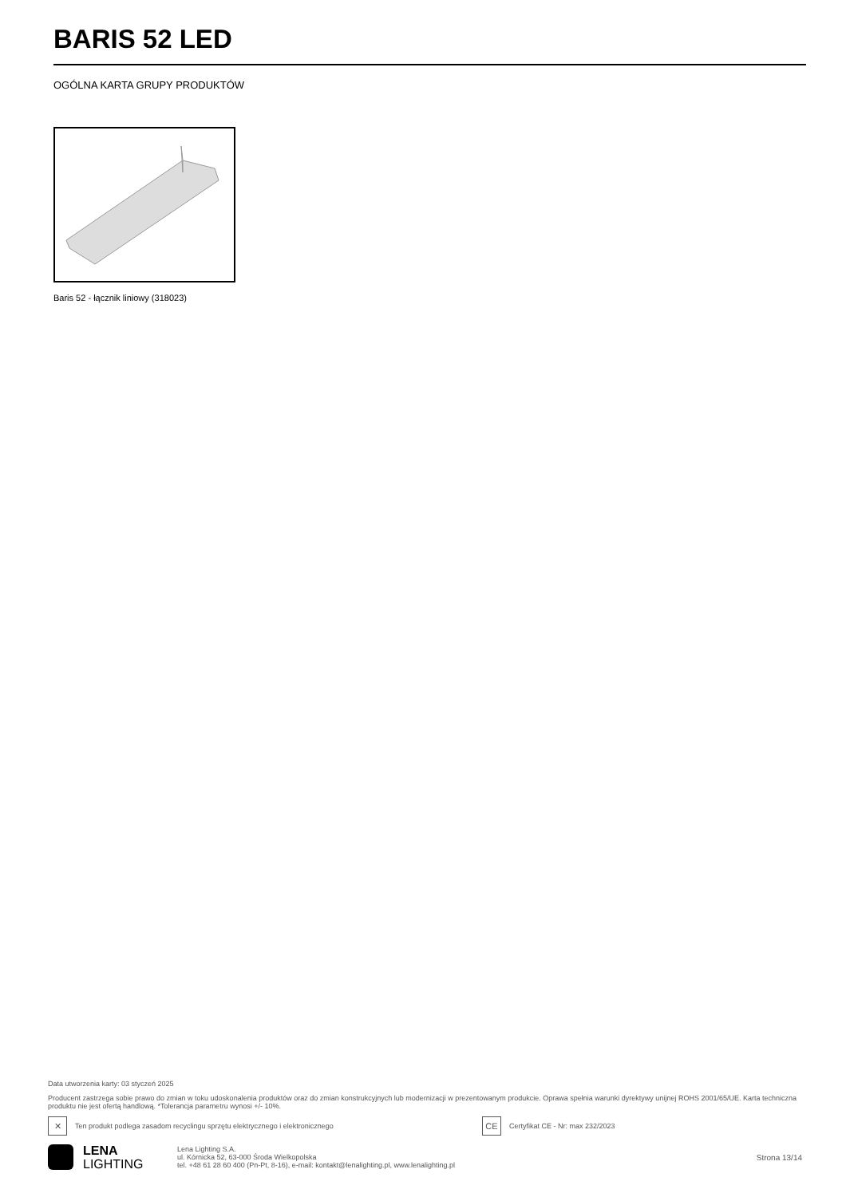BARIS 52 LED
OGÓLNA KARTA GRUPY PRODUKTÓW
Baris 52 - łącznik liniowy (318023)
Data utworzenia karty: 03 styczeń 2025
Producent zastrzega sobie prawo do zmian w toku udoskonalenia produktów oraz do zmian konstrukcyjnych lub modernizacji w prezentowanym produkcie. Oprawa spełnia warunki dyrektywy unijnej ROHS 2001/65/UE. Karta techniczna produktu nie jest ofertą handlową. *Tolerancja parametru wynosi +/- 10%.
✕
Ten produkt podlega zasadom recyclingu sprzętu elektrycznego i elektronicznego
CE
Certyfikat CE - Nr: max 232/2023
LENA
LIGHTING
Lena Lighting S.A.
ul. Kórnicka 52, 63-000 Środa Wielkopolska
tel. +48 61 28 60 400 (Pn-Pt, 8-16), e-mail: kontakt@lenalighting.pl, www.lenalighting.pl
Strona 13/14